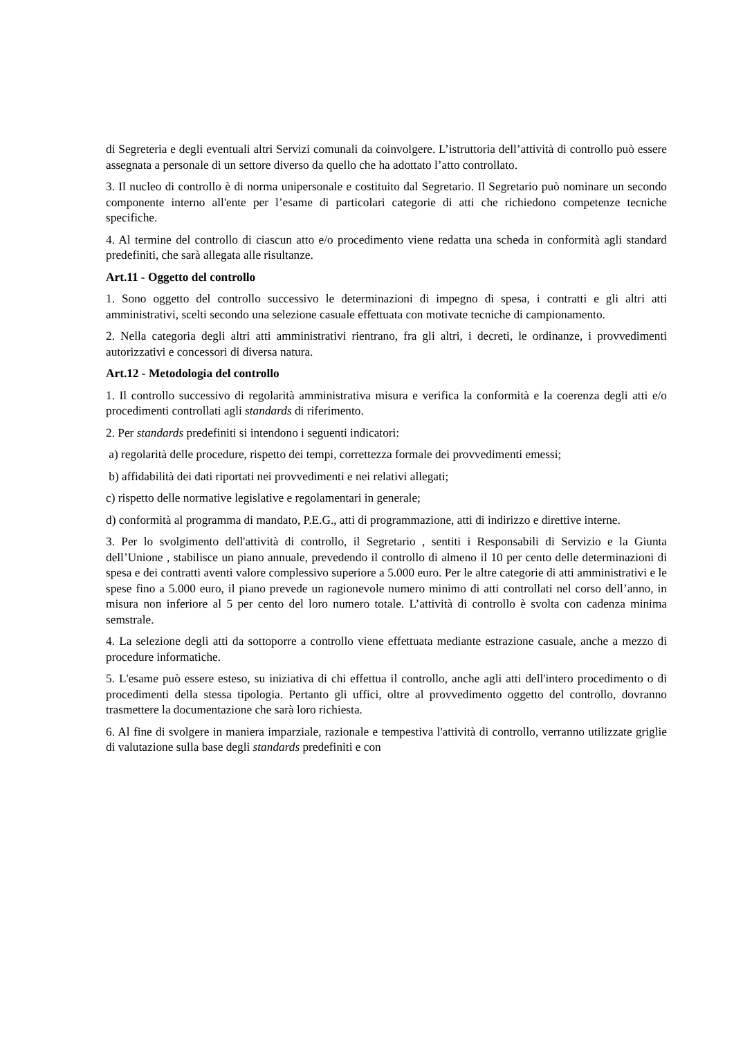di Segreteria e degli eventuali altri Servizi comunali da coinvolgere. L’istruttoria dell’attività di controllo può essere assegnata a personale di un settore diverso da quello che ha adottato l’atto controllato.
3. Il nucleo di controllo è di norma unipersonale e costituito dal Segretario. Il Segretario può nominare un secondo componente interno all'ente per l’esame di particolari categorie di atti che richiedono competenze tecniche specifiche.
4. Al termine del controllo di ciascun atto e/o procedimento viene redatta una scheda in conformità agli standard predefiniti, che sarà allegata alle risultanze.
Art.11 - Oggetto del controllo
1. Sono oggetto del controllo successivo le determinazioni di impegno di spesa, i contratti e gli altri atti amministrativi, scelti secondo una selezione casuale effettuata con motivate tecniche di campionamento.
2. Nella categoria degli altri atti amministrativi rientrano, fra gli altri, i decreti, le ordinanze, i provvedimenti autorizzativi e concessori di diversa natura.
Art.12 - Metodologia del controllo
1. Il controllo successivo di regolarità amministrativa misura e verifica la conformità e la coerenza degli atti e/o procedimenti controllati agli standards di riferimento.
2. Per standards predefiniti si intendono i seguenti indicatori:
a) regolarità delle procedure, rispetto dei tempi, correttezza formale dei provvedimenti emessi;
b) affidabilità dei dati riportati nei provvedimenti e nei relativi allegati;
c) rispetto delle normative legislative e regolamentari in generale;
d) conformità al programma di mandato, P.E.G., atti di programmazione, atti di indirizzo e direttive interne.
3. Per lo svolgimento dell'attività di controllo, il Segretario , sentiti i Responsabili di Servizio e la Giunta dell’Unione , stabilisce un piano annuale, prevedendo il controllo di almeno il 10 per cento delle determinazioni di spesa e dei contratti aventi valore complessivo superiore a 5.000 euro. Per le altre categorie di atti amministrativi e le spese fino a 5.000 euro, il piano prevede un ragionevole numero minimo di atti controllati nel corso dell’anno, in misura non inferiore al 5 per cento del loro numero totale. L’attività di controllo è svolta con cadenza minima semstrale.
4. La selezione degli atti da sottoporre a controllo viene effettuata mediante estrazione casuale, anche a mezzo di procedure informatiche.
5. L'esame può essere esteso, su iniziativa di chi effettua il controllo, anche agli atti dell'intero procedimento o di procedimenti della stessa tipologia. Pertanto gli uffici, oltre al provvedimento oggetto del controllo, dovranno trasmettere la documentazione che sarà loro richiesta.
6. Al fine di svolgere in maniera imparziale, razionale e tempestiva l'attività di controllo, verranno utilizzate griglie di valutazione sulla base degli standards predefiniti e con